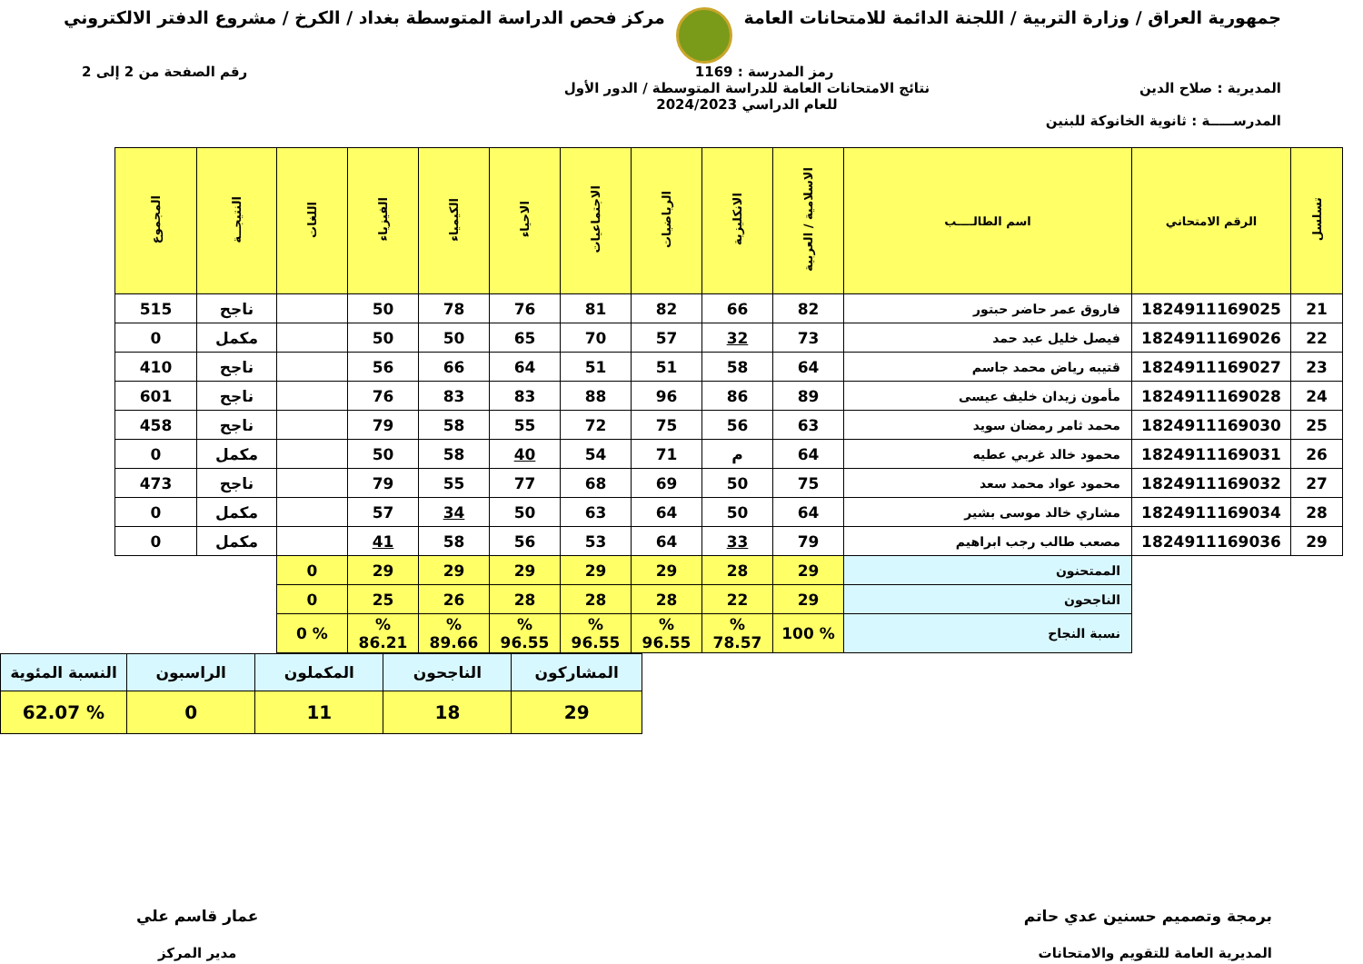جمهورية العراق / وزارة التربية / اللجنة الدائمة للامتحانات العامة
مركز فحص الدراسة المتوسطة بغداد / الكرخ / مشروع الدفتر الالكتروني
رمز المدرسة : 1169 رقم الصفحة من 2 إلى 2
المديرية : صلاح الدين نتائج الامتحانات العامة للدراسة المتوسطة / الدور الأول
للعام الدراسي 2024/2023
المدرســـــة : ثانوية الخانوكة للبنين
| تسلسل | الرقم الامتحاني | اسم الطالــــب | الاسلامية / العربية | الانكليزية | الرياضيات | الاجتماعيات | الاحياء | الكيمياء | الفيزياء | اللغات | النتيجــة | المجموع |
| --- | --- | --- | --- | --- | --- | --- | --- | --- | --- | --- | --- | --- |
| 21 | 1824911169025 | فاروق عمر حاضر حبتور | 82 | 66 | 82 | 81 | 76 | 78 | 50 | | ناجح | 515 |
| 22 | 1824911169026 | فيصل خليل عبد حمد | 73 | 32 | 57 | 70 | 65 | 50 | 50 | | مكمل | 0 |
| 23 | 1824911169027 | قتيبه رياض محمد جاسم | 64 | 58 | 51 | 51 | 64 | 66 | 56 | | ناجح | 410 |
| 24 | 1824911169028 | مأمون زيدان خليف عيسى | 89 | 86 | 96 | 88 | 83 | 83 | 76 | | ناجح | 601 |
| 25 | 1824911169030 | محمد ثامر رمضان سويد | 63 | 56 | 75 | 72 | 55 | 58 | 79 | | ناجح | 458 |
| 26 | 1824911169031 | محمود خالد غربي عطيه | 64 | م | 71 | 54 | 40 | 58 | 50 | | مكمل | 0 |
| 27 | 1824911169032 | محمود عواد محمد سعد | 75 | 50 | 69 | 68 | 77 | 55 | 79 | | ناجح | 473 |
| 28 | 1824911169034 | مشاري خالد موسى بشير | 64 | 50 | 64 | 63 | 50 | 34 | 57 | | مكمل | 0 |
| 29 | 1824911169036 | مصعب طالب رجب ابراهيم | 79 | 33 | 64 | 53 | 56 | 58 | 41 | | مكمل | 0 |
| | | الممتحنون | 29 | 28 | 29 | 29 | 29 | 29 | 29 | 0 | | |
| | | الناجحون | 29 | 22 | 28 | 28 | 28 | 26 | 25 | 0 | | |
| | | نسبة النجاح | % 100 | % 78.57 | % 96.55 | % 96.55 | % 96.55 | % 89.66 | % 86.21 | % 0 | | |
| المشاركون | الناجحون | المكملون | الراسبون | النسبة المئوية |
| 29 | 18 | 11 | 0 | % 62.07 |
برمجة وتصميم حسنين عدي حاتم
المديرية العامة للتقويم والامتحانات
عمار قاسم علي
مدير المركز